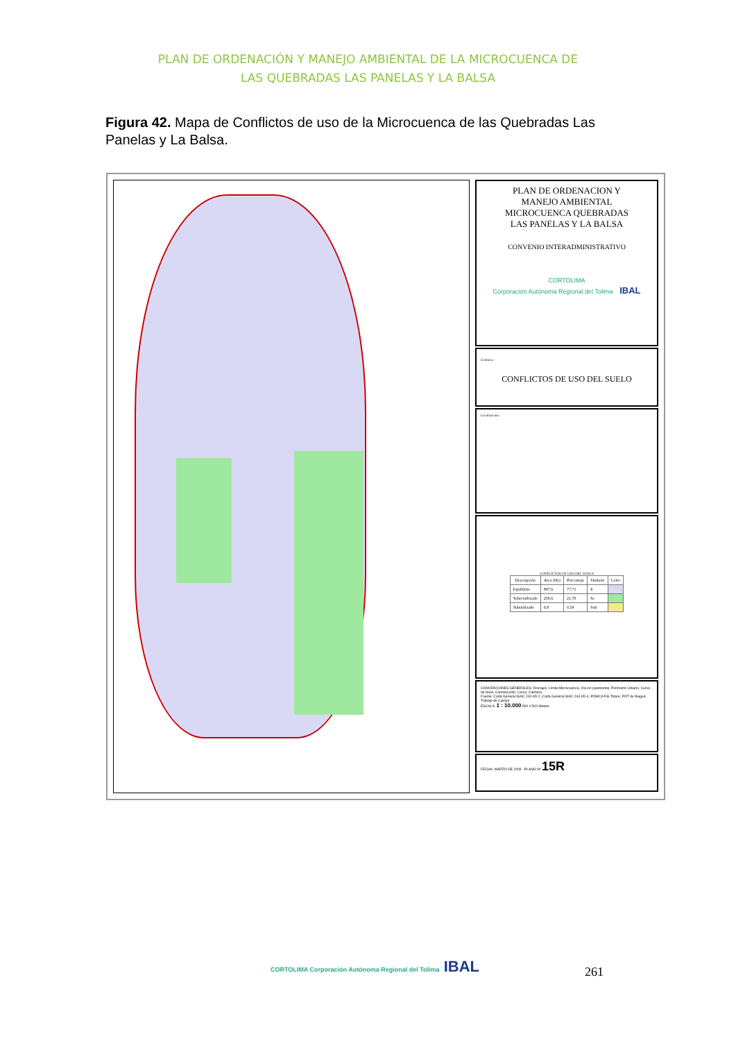PLAN DE ORDENACIÓN Y MANEJO AMBIENTAL DE LA MICROCUENCA DE
LAS QUEBRADAS LAS PANELAS Y LA BALSA
Figura 42. Mapa de Conflictos de uso de la Microcuenca de las Quebradas Las Panelas y La Balsa.
PLAN DE ORDENACION Y
MANEJO AMBIENTAL
MICROCUENCA QUEBRADAS
LAS PANELAS Y LA BALSA
CONVENIO INTERADMINISTRATIVO
CORTOLIMA
Corporación Autónoma Regional del Tolima IBAL
Contiene:
CONFLICTOS DE USO DEL SUELO
Localizacion:
CONFLICTOS DE USO DEL SUELO
| Descripción | Area (Ha) | Porcentaje | Símbolo | Color |
| --- | --- | --- | --- | --- |
| Equilibrio | 897,6 | 77,71 | E | |
| Sobreutilizado | 250,6 | 21,70 | Ss | |
| Subutilizado | 6,8 | 0,59 | Sub | |
CONVENCIONES GENERALES: Drenajes, Límite Microcuenca, Vía sin pavimentar, Perímetro Urbano, Curva de Nivel, Construcción, Cerca, Caminos
Fuente: Carta General IGAC 244-IID-2, Carta General IGAC 244-IID-4, POMCA Río Totare, POT de Ibagué, Trabajo de Campo
ESCALA: 1 : 10.000 500 0 500 Meters
FECHA: MARZO DE 2009 PLANO Nº 15R
CORTOLIMA Corporación Autónoma Regional del Tolima IBAL
261